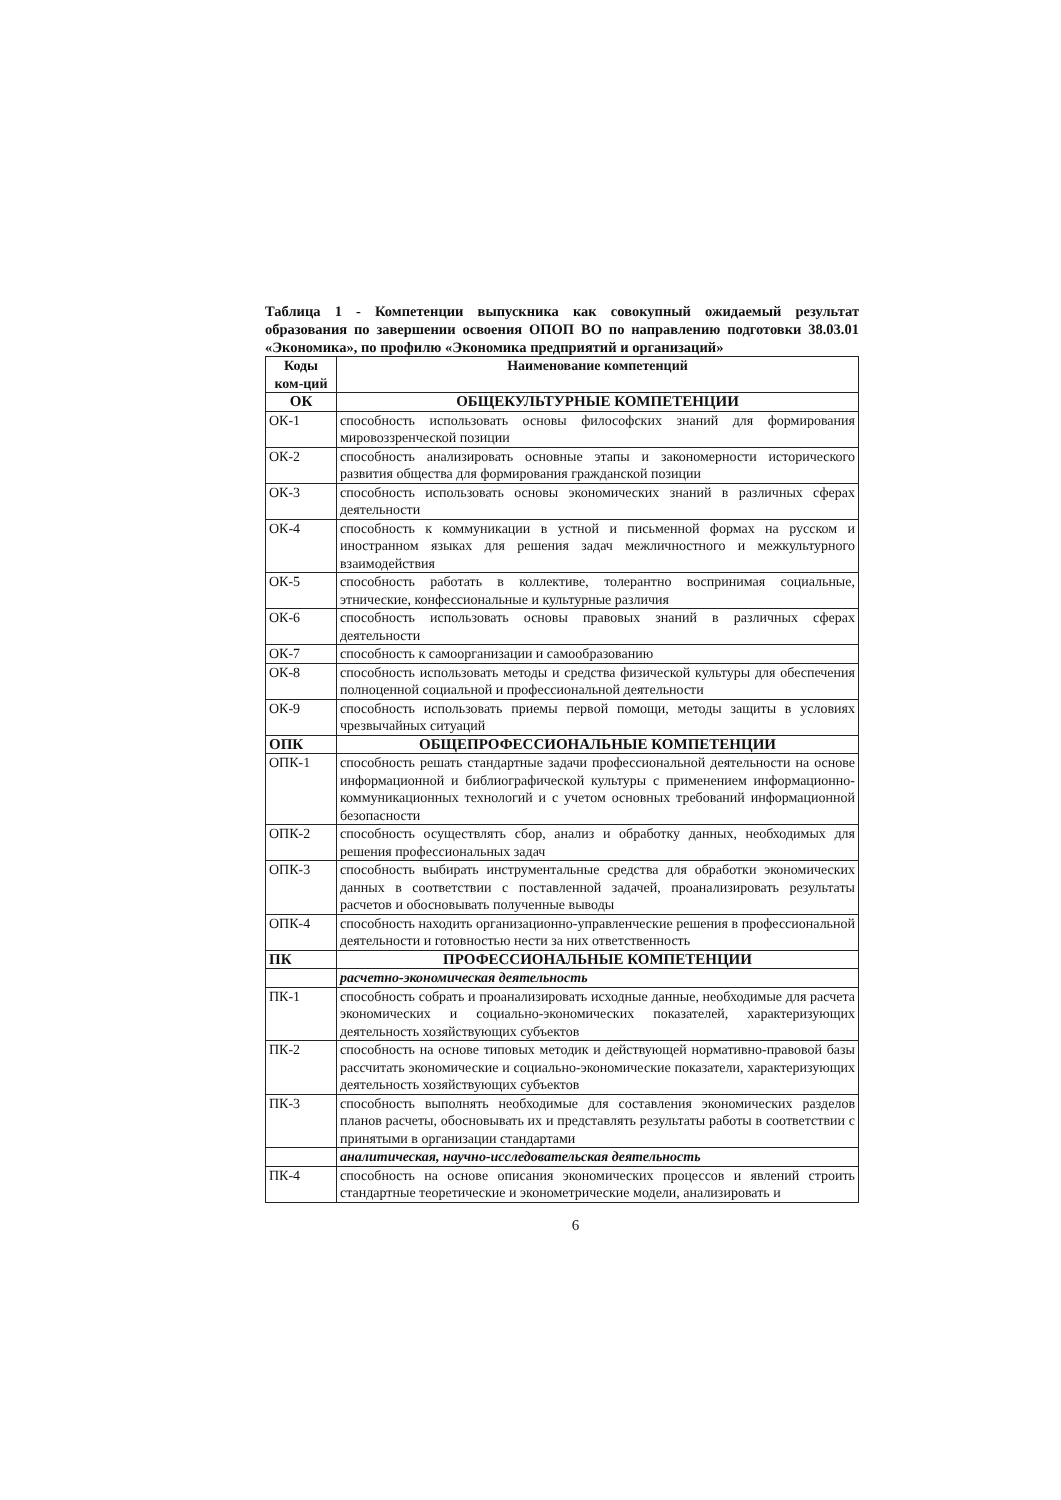Таблица 1 - Компетенции выпускника как совокупный ожидаемый результат образования по завершении освоения ОПОП ВО по направлению подготовки 38.03.01 «Экономика», по профилю «Экономика предприятий и организаций»
| Коды ком-ций | Наименование компетенций |
| --- | --- |
| ОК | ОБЩЕКУЛЬТУРНЫЕ КОМПЕТЕНЦИИ |
| ОК-1 | способность использовать основы философских знаний для формирования мировоззренческой позиции |
| ОК-2 | способность анализировать основные этапы и закономерности исторического развития общества для формирования гражданской позиции |
| ОК-3 | способность использовать основы экономических знаний в различных сферах деятельности |
| ОК-4 | способность к коммуникации в устной и письменной формах на русском и иностранном языках для решения задач межличностного и межкультурного взаимодействия |
| ОК-5 | способность работать в коллективе, толерантно воспринимая социальные, этнические, конфессиональные и культурные различия |
| ОК-6 | способность использовать основы правовых знаний в различных сферах деятельности |
| ОК-7 | способность к самоорганизации и самообразованию |
| ОК-8 | способность использовать методы и средства физической культуры для обеспечения полноценной социальной и профессиональной деятельности |
| ОК-9 | способность использовать приемы первой помощи, методы защиты в условиях чрезвычайных ситуаций |
| ОПК | ОБЩЕПРОФЕССИОНАЛЬНЫЕ КОМПЕТЕНЦИИ |
| ОПК-1 | способность решать стандартные задачи профессиональной деятельности на основе информационной и библиографической культуры с применением информационно-коммуникационных технологий и с учетом основных требований информационной безопасности |
| ОПК-2 | способность осуществлять сбор, анализ и обработку данных, необходимых для решения профессиональных задач |
| ОПК-3 | способность выбирать инструментальные средства для обработки экономических данных в соответствии с поставленной задачей, проанализировать результаты расчетов и обосновывать полученные выводы |
| ОПК-4 | способность находить организационно-управленческие решения в профессиональной деятельности и готовностью нести за них ответственность |
| ПК | ПРОФЕССИОНАЛЬНЫЕ КОМПЕТЕНЦИИ |
| | расчетно-экономическая деятельность |
| ПК-1 | способность собрать и проанализировать исходные данные, необходимые для расчета экономических и социально-экономических показателей, характеризующих деятельность хозяйствующих субъектов |
| ПК-2 | способность на основе типовых методик и действующей нормативно-правовой базы рассчитать экономические и социально-экономические показатели, характеризующих деятельность хозяйствующих субъектов |
| ПК-3 | способность выполнять необходимые для составления экономических разделов планов расчеты, обосновывать их и представлять результаты работы в соответствии с принятыми в организации стандартами |
| | аналитическая, научно-исследовательская деятельность |
| ПК-4 | способность на основе описания экономических процессов и явлений строить стандартные теоретические и эконометрические модели, анализировать и |
6